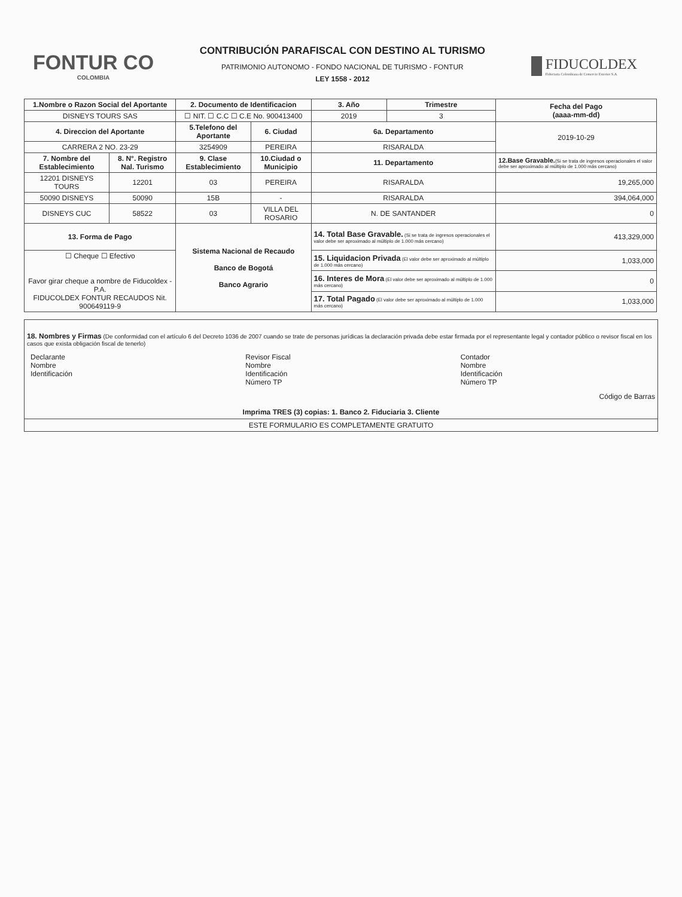FONTUR CO
COLOMBIA
CONTRIBUCIÓN PARAFISCAL CON DESTINO AL TURISMO
PATRIMONIO AUTONOMO - FONDO NACIONAL DE TURISMO - FONTUR
LEY 1558 - 2012
FIDUCOLDEX
Fiduciaria Colombiana de Comercio Exterior S.A.
| 1.Nombre o Razon Social del Aportante | | 2. Documento de Identificacion | | 3. Año | Trimestre | Fecha del Pago (aaaa-mm-dd) |
| --- | --- | --- | --- | --- | --- | --- |
| DISNEYS TOURS SAS | | ☐ NIT. ☐ C.C ☐ C.E No. 900413400 | | 2019 | 3 | |
| 4. Direccion del Aportante | | 5.Telefono del Aportante | 6. Ciudad | 6a. Departamento | | 2019-10-29 |
| CARRERA 2 NO. 23-29 | | 3254909 | PEREIRA | RISARALDA | | |
| 7. Nombre del Establecimiento | 8. N°. Registro Nal. Turismo | 9. Clase Establecimiento | 10.Ciudad o Municipio | 11. Departamento | | 12.Base Gravable. (Si se trata de ingresos operacionales el valor debe ser aproximado al múltiplo de 1.000 más cercano) |
| 12201 DISNEYS TOURS | 12201 | 03 | PEREIRA | RISARALDA | | 19,265,000 |
| 50090 DISNEYS | 50090 | 15B | - | RISARALDA | | 394,064,000 |
| DISNEYS CUC | 58522 | 03 | VILLA DEL ROSARIO | N. DE SANTANDER | | 0 |
| 13. Forma de Pago | | Sistema Nacional de Recaudo Banco de Bogotá Banco Agrario | | 14. Total Base Gravable. (Si se trata de ingresos operacionales el valor debe ser aproximado al múltiplo de 1.000 más cercano) | | 413,329,000 |
| ☐ Cheque ☐ Efectivo Favor girar cheque a nombre de Fiducoldex - P.A. FIDUCOLDEX FONTUR RECAUDOS Nit. 900649119-9 | | | | 15. Liquidacion Privada (El valor debe ser aproximado al múltiplo de 1.000 más cercano) | | 1,033,000 |
| | | | | 16. Interes de Mora (El valor debe ser aproximado al múltiplo de 1.000 más cercano) | | 0 |
| | | | | 17. Total Pagado (El valor debe ser aproximado al múltiplo de 1.000 más cercano) | | 1,033,000 |
18. Nombres y Firmas (De conformidad con el artículo 6 del Decreto 1036 de 2007 cuando se trate de personas jurídicas la declaración privada debe estar firmada por el representante legal y contador público o revisor fiscal en los casos que exista obligación fiscal de tenerlo)
Declarante
Nombre
Identificación
Revisor Fiscal
Nombre
Identificación
Número TP
Contador
Nombre
Identificación
Número TP
Código de Barras
Imprima TRES (3) copias: 1. Banco 2. Fiduciaria 3. Cliente
ESTE FORMULARIO ES COMPLETAMENTE GRATUITO